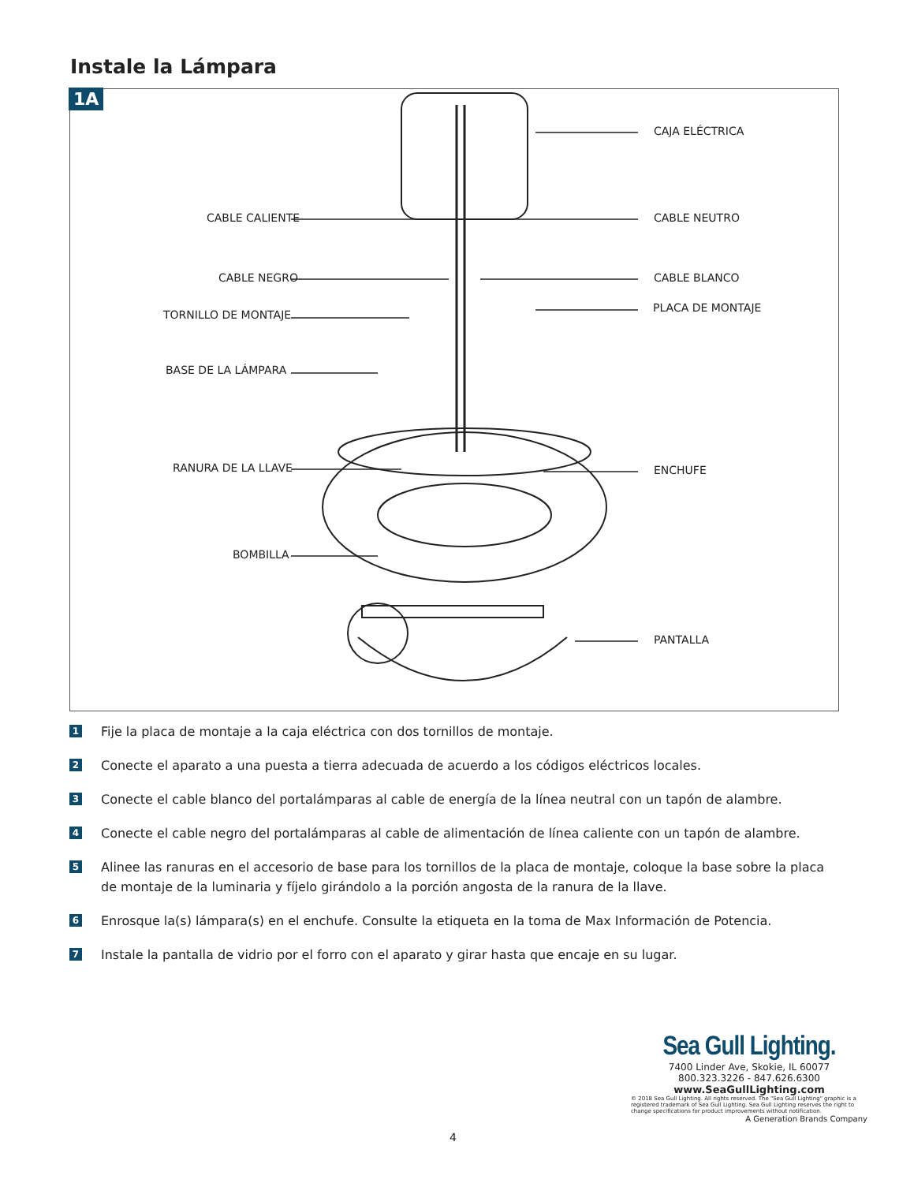Instale la Lámpara
1A
CAJA ELÉCTRICA
CABLE CALIENTE CABLE NEUTRO
CABLE NEGRO CABLE BLANCO
TORNILLO DE MONTAJE
PLACA DE MONTAJE
BASE DE LA LÁMPARA
RANURA DE LA LLAVE ENCHUFE
BOMBILLA
PANTALLA
1
Fije la placa de montaje a la caja eléctrica con dos tornillos de montaje.
2
Conecte el aparato a una puesta a tierra adecuada de acuerdo a los códigos eléctricos locales.
3
Conecte el cable blanco del portalámparas al cable de energía de la línea neutral con un tapón de alambre.
4
Conecte el cable negro del portalámparas al cable de alimentación de línea caliente con un tapón de alambre.
5
Alinee las ranuras en el accesorio de base para los tornillos de la placa de montaje, coloque la base sobre la placa de montaje de la luminaria y fíjelo girándolo a la porción angosta de la ranura de la llave.
6
Enrosque la(s) lámpara(s) en el enchufe. Consulte la etiqueta en la toma de Max Información de Potencia.
7
Instale la pantalla de vidrio por el forro con el aparato y girar hasta que encaje en su lugar.
Sea Gull Lighting.
7400 Linder Ave, Skokie, IL 60077
800.323.3226 - 847.626.6300
www.SeaGullLighting.com
© 2018 Sea Gull Lighting. All rights reserved. The "Sea Gull Lighting" graphic is a registered trademark of Sea Gull Lighting. Sea Gull Lighting reserves the right to change specifications for product improvements without notification.
A Generation Brands Company
4